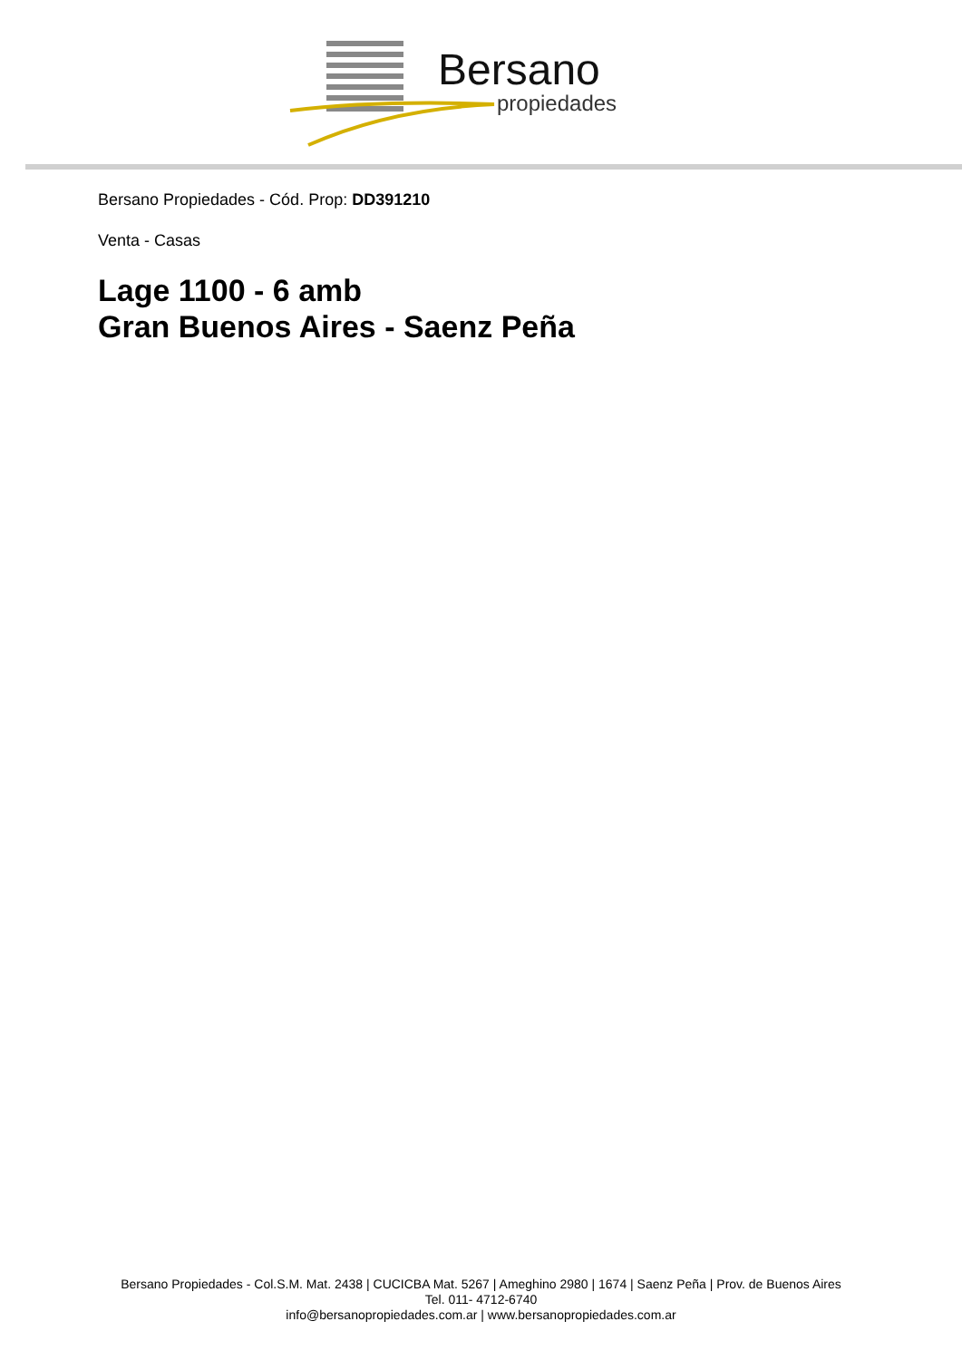Bersano
propiedades
Bersano Propiedades - Cód. Prop: DD391210
Venta - Casas
Lage 1100 - 6 amb
Gran Buenos Aires - Saenz Peña
Bersano Propiedades - Col.S.M. Mat. 2438 | CUCICBA Mat. 5267 | Ameghino 2980 | 1674 | Saenz Peña | Prov. de Buenos Aires
Tel. 011- 4712-6740
info@bersanopropiedades.com.ar | www.bersanopropiedades.com.ar